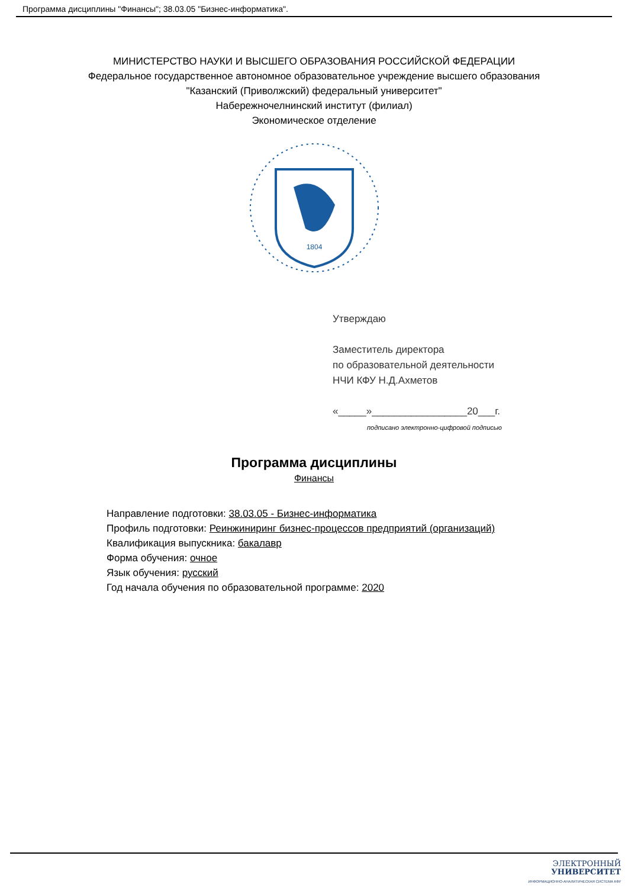Программа дисциплины "Финансы"; 38.03.05 "Бизнес-информатика".
МИНИСТЕРСТВО НАУКИ И ВЫСШЕГО ОБРАЗОВАНИЯ РОССИЙСКОЙ ФЕДЕРАЦИИ
Федеральное государственное автономное образовательное учреждение высшего образования
"Казанский (Приволжский) федеральный университет"
Набережночелнинский институт (филиал)
Экономическое отделение
1804
Утверждаю
Заместитель директора
по образовательной деятельности
НЧИ КФУ Н.Д.Ахметов
«_____»_________________20___г.
подписано электронно-цифровой подписью
Программа дисциплины
Финансы
Направление подготовки: 38.03.05 - Бизнес-информатика
Профиль подготовки: Реинжиниринг бизнес-процессов предприятий (организаций)
Квалификация выпускника: бакалавр
Форма обучения: очное
Язык обучения: русский
Год начала обучения по образовательной программе: 2020
ЭЛЕКТРОННЫЙ
УНИВЕРСИТЕТ
ИНФОРМАЦИОННО-АНАЛИТИЧЕСКАЯ СИСТЕМА КФУ